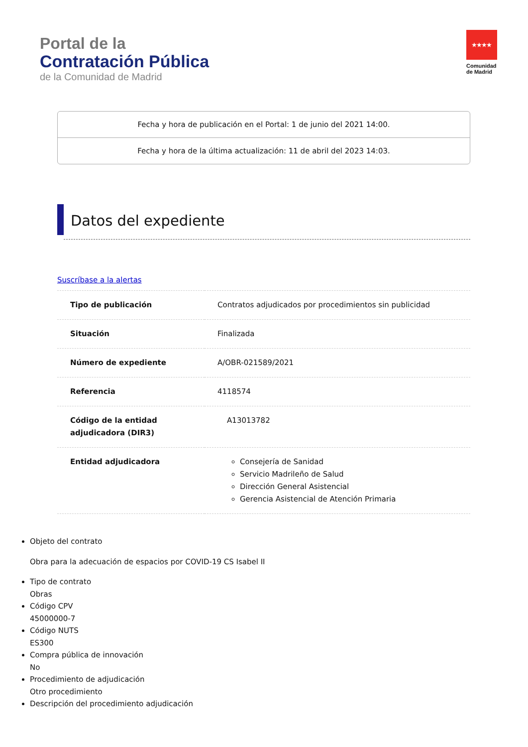Portal de la
Contratación Pública
de la Comunidad de Madrid
★★★★
Comunidad
de Madrid
Fecha y hora de publicación en el Portal: 1 de junio del 2021 14:00.
Fecha y hora de la última actualización: 11 de abril del 2023 14:03.
Datos del expediente
Suscríbase a la alertas
| Tipo de publicación | Contratos adjudicados por procedimientos sin publicidad |
| Situación | Finalizada |
| Número de expediente | A/OBR-021589/2021 |
| Referencia | 4118574 |
| Código de la entidad adjudicadora (DIR3) | A13013782 |
| Entidad adjudicadora | Consejería de Sanidad Servicio Madrileño de Salud Dirección General Asistencial Gerencia Asistencial de Atención Primaria |
Objeto del contrato
Obra para la adecuación de espacios por COVID-19 CS Isabel II
Tipo de contrato
Obras
Código CPV
45000000-7
Código NUTS
ES300
Compra pública de innovación
No
Procedimiento de adjudicación
Otro procedimiento
Descripción del procedimiento adjudicación